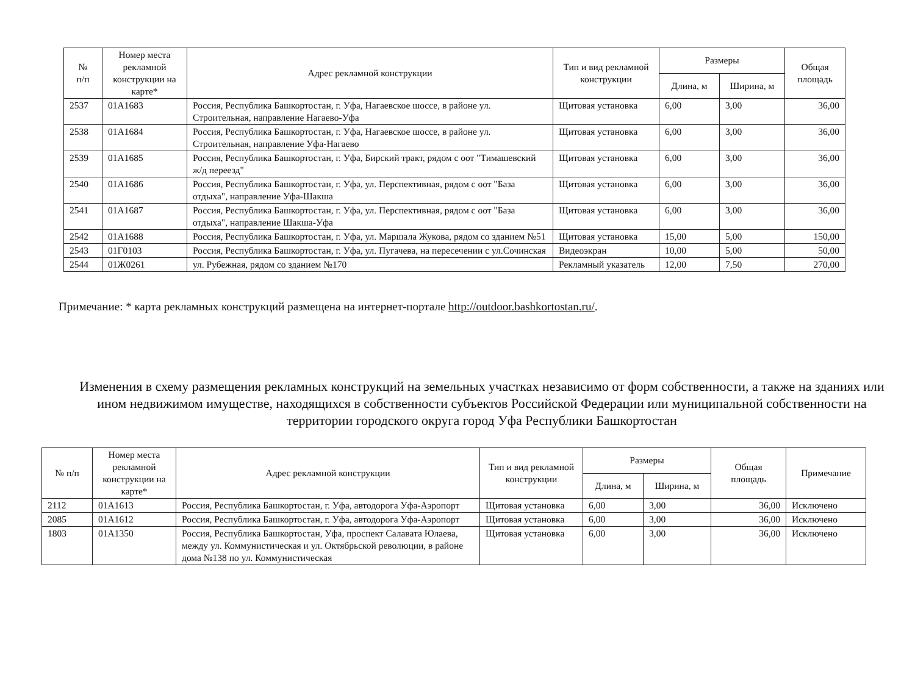| № п/п | Номер места рекламной конструкции на карте* | Адрес рекламной конструкции | Тип и вид рекламной конструкции | Размеры | | Общая площадь |
| --- | --- | --- | --- | --- | --- | --- |
| | | | | Длина, м | Ширина, м | |
| 2537 | 01А1683 | Россия, Республика Башкортостан, г. Уфа, Нагаевское шоссе, в районе ул. Строительная, направление Нагаево-Уфа | Щитовая установка | 6,00 | 3,00 | 36,00 |
| 2538 | 01А1684 | Россия, Республика Башкортостан, г. Уфа, Нагаевское шоссе, в районе ул. Строительная, направление Уфа-Нагаево | Щитовая установка | 6,00 | 3,00 | 36,00 |
| 2539 | 01А1685 | Россия, Республика Башкортостан, г. Уфа, Бирский тракт, рядом с оот "Тимашевский ж/д переезд" | Щитовая установка | 6,00 | 3,00 | 36,00 |
| 2540 | 01А1686 | Россия, Республика Башкортостан, г. Уфа, ул. Перспективная, рядом с оот "База отдыха", направление Уфа-Шакша | Щитовая установка | 6,00 | 3,00 | 36,00 |
| 2541 | 01А1687 | Россия, Республика Башкортостан, г. Уфа, ул. Перспективная, рядом с оот "База отдыха", направление Шакша-Уфа | Щитовая установка | 6,00 | 3,00 | 36,00 |
| 2542 | 01А1688 | Россия, Республика Башкортостан, г. Уфа, ул. Маршала Жукова, рядом со зданием №51 | Щитовая установка | 15,00 | 5,00 | 150,00 |
| 2543 | 01Г0103 | Россия, Республика Башкортостан, г. Уфа, ул. Пугачева, на пересечении с ул.Сочинская | Видеоэкран | 10,00 | 5,00 | 50,00 |
| 2544 | 01Ж0261 | ул. Рубежная, рядом со зданием №170 | Рекламный указатель | 12,00 | 7,50 | 270,00 |
Примечание: * карта рекламных конструкций размещена на интернет-портале http://outdoor.bashkortostan.ru/.
Изменения в схему размещения рекламных конструкций на земельных участках независимо от форм собственности, а также на зданиях или ином недвижимом имуществе, находящихся в собственности субъектов Российской Федерации или муниципальной собственности на территории городского округа город Уфа Республики Башкортостан
| № п/п | Номер места рекламной конструкции на карте* | Адрес рекламной конструкции | Тип и вид рекламной конструкции | Размеры | | Общая площадь | Примечание |
| --- | --- | --- | --- | --- | --- | --- | --- |
| | | | | Длина, м | Ширина, м | | |
| 2112 | 01А1613 | Россия, Республика Башкортостан, г. Уфа, автодорога Уфа-Аэропорт | Щитовая установка | 6,00 | 3,00 | 36,00 | Исключено |
| 2085 | 01А1612 | Россия, Республика Башкортостан, г. Уфа, автодорога Уфа-Аэропорт | Щитовая установка | 6,00 | 3,00 | 36,00 | Исключено |
| 1803 | 01А1350 | Россия, Республика Башкортостан, Уфа, проспект Салавата Юлаева, между ул. Коммунистическая и ул. Октябрьской революции, в районе дома №138 по ул. Коммунистическая | Щитовая установка | 6,00 | 3,00 | 36,00 | Исключено |